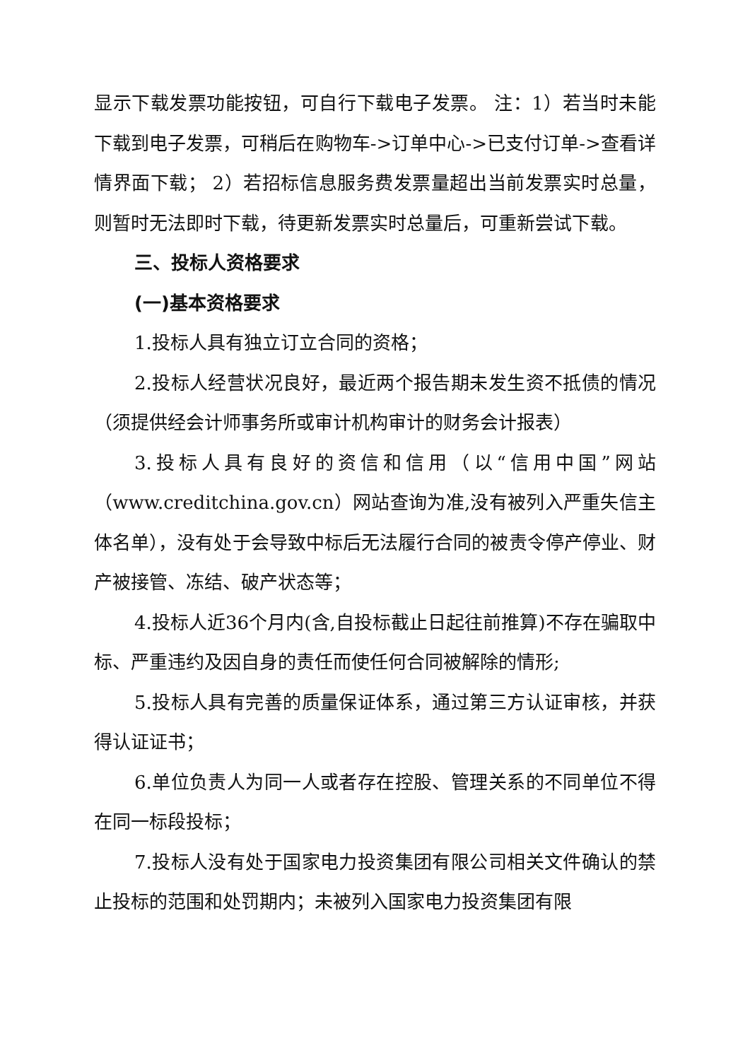显示下载发票功能按钮，可自行下载电子发票。 注：1）若当时未能下载到电子发票，可稍后在购物车->订单中心->已支付订单->查看详情界面下载； 2）若招标信息服务费发票量超出当前发票实时总量，则暂时无法即时下载，待更新发票实时总量后，可重新尝试下载。
三、投标人资格要求
(一)基本资格要求
1.投标人具有独立订立合同的资格；
2.投标人经营状况良好，最近两个报告期未发生资不抵债的情况（须提供经会计师事务所或审计机构审计的财务会计报表）
3.投标人具有良好的资信和信用（以“信用中国”网站（www.creditchina.gov.cn）网站查询为准,没有被列入严重失信主体名单），没有处于会导致中标后无法履行合同的被责令停产停业、财产被接管、冻结、破产状态等；
4.投标人近36个月内(含,自投标截止日起往前推算)不存在骗取中标、严重违约及因自身的责任而使任何合同被解除的情形;
5.投标人具有完善的质量保证体系，通过第三方认证审核，并获得认证证书；
6.单位负责人为同一人或者存在控股、管理关系的不同单位不得在同一标段投标；
7.投标人没有处于国家电力投资集团有限公司相关文件确认的禁止投标的范围和处罚期内；未被列入国家电力投资集团有限